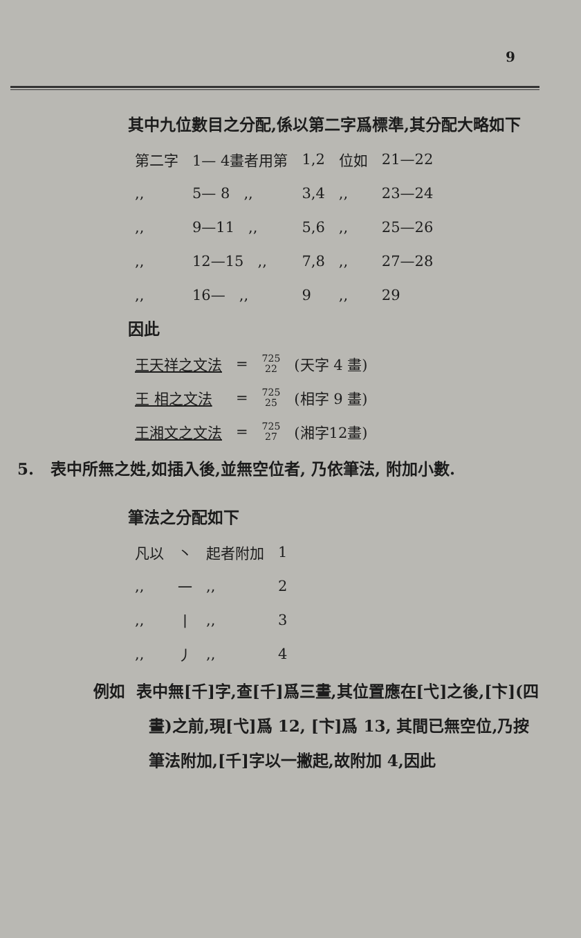9
其中九位數目之分配,係以第二字爲標準,其分配大略如下
| 第二字 | 1— 4畫者用第 | 1,2 | 位如 | 21—22 |
| ,, | 5— 8 ,, | 3,4 | ,, | 23—24 |
| ,, | 9—11 ,, | 5,6 | ,, | 25—26 |
| ,, | 12—15 ,, | 7,8 | ,, | 27—28 |
| ,, | 16— ,, | 9 | ,, | 29 |
因此
| 王天祥之文法 | = | 725 22 | (天字 4 畫) |
| 王 相之文法 | = | 725 25 | (相字 9 畫) |
| 王湘文之文法 | = | 725 27 | (湘字12畫) |
5. 表中所無之姓,如插入後,並無空位者, 乃依筆法, 附加小數.
筆法之分配如下
| 凡以 | 丶 | 起者附加 | 1 |
| ,, | 一 | ,, | 2 |
| ,, | 丨 | ,, | 3 |
| ,, | 丿 | ,, | 4 |
例如 表中無[千]字,查[千]爲三畫,其位置應在[弋]之後,[卞](四畫)之前,現[弋]爲 12, [卞]爲 13, 其間已無空位,乃按筆法附加,[千]字以一撇起,故附加 4,因此